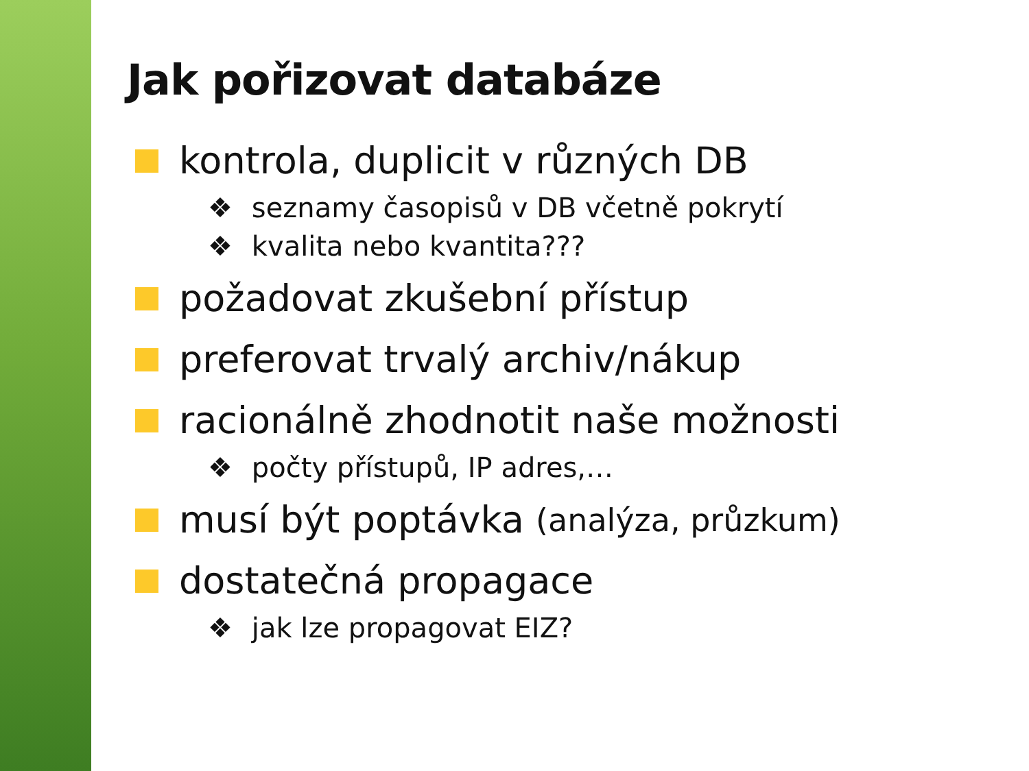Jak pořizovat databáze
kontrola, duplicit v různých DB
❖ seznamy časopisů v DB včetně pokrytí
❖ kvalita nebo kvantita???
požadovat zkušební přístup
preferovat trvalý archiv/nákup
racionálně zhodnotit naše možnosti
❖ počty přístupů, IP adres,…
musí být poptávka (analýza, průzkum)
dostatečná propagace
❖ jak lze propagovat EIZ?